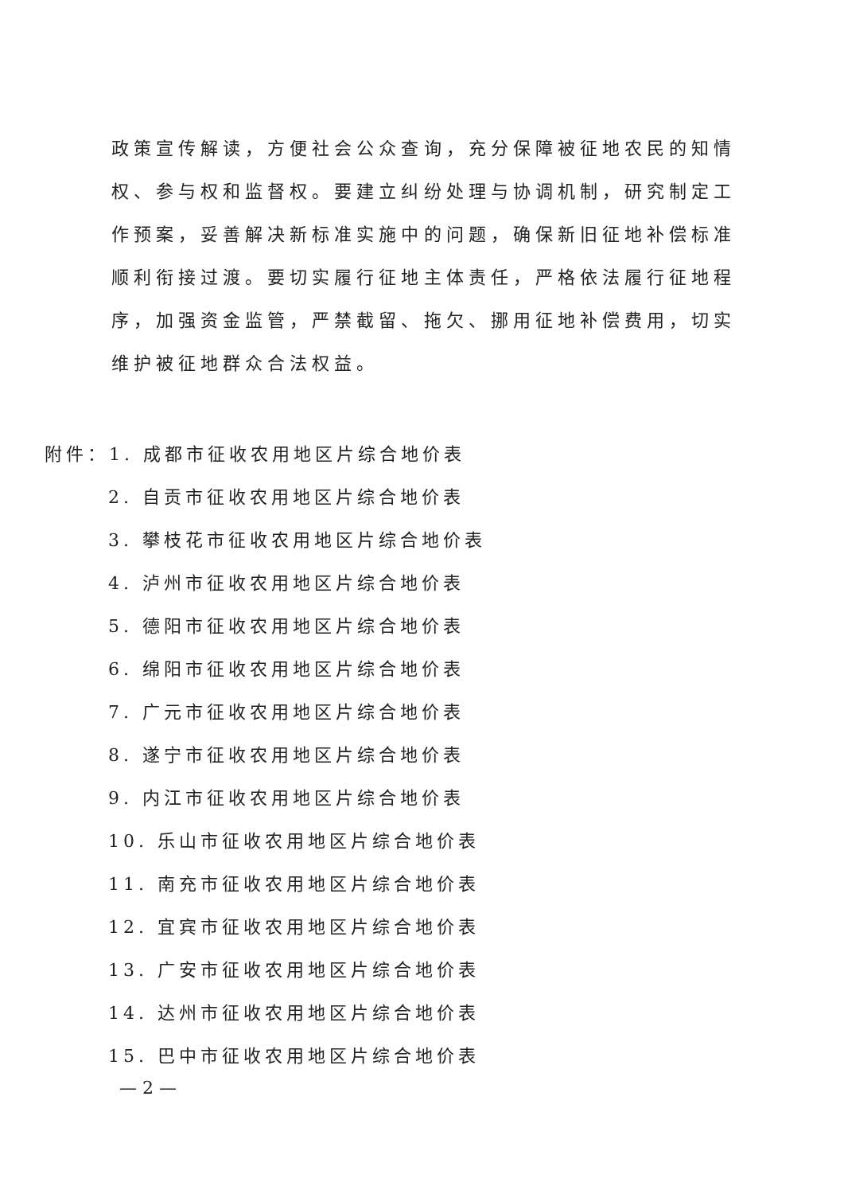政策宣传解读，方便社会公众查询，充分保障被征地农民的知情权、参与权和监督权。要建立纠纷处理与协调机制，研究制定工作预案，妥善解决新标准实施中的问题，确保新旧征地补偿标准顺利衔接过渡。要切实履行征地主体责任，严格依法履行征地程序，加强资金监管，严禁截留、拖欠、挪用征地补偿费用，切实维护被征地群众合法权益。
附件：1. 成都市征收农用地区片综合地价表
2. 自贡市征收农用地区片综合地价表
3. 攀枝花市征收农用地区片综合地价表
4. 泸州市征收农用地区片综合地价表
5. 德阳市征收农用地区片综合地价表
6. 绵阳市征收农用地区片综合地价表
7. 广元市征收农用地区片综合地价表
8. 遂宁市征收农用地区片综合地价表
9. 内江市征收农用地区片综合地价表
10. 乐山市征收农用地区片综合地价表
11. 南充市征收农用地区片综合地价表
12. 宜宾市征收农用地区片综合地价表
13. 广安市征收农用地区片综合地价表
14. 达州市征收农用地区片综合地价表
15. 巴中市征收农用地区片综合地价表
— 2 —